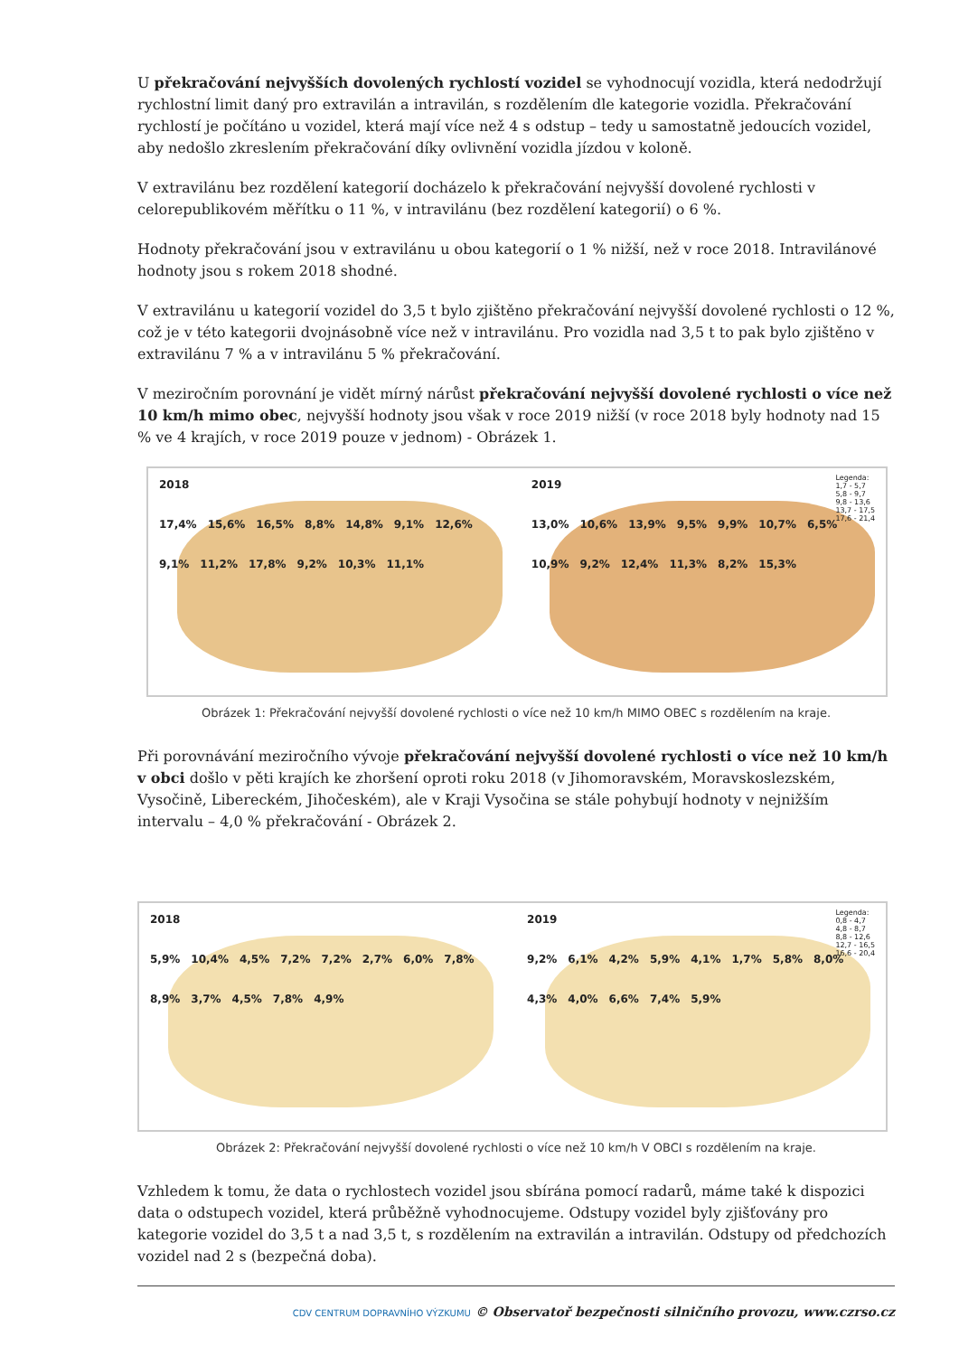U překračování nejvyšších dovolených rychlostí vozidel se vyhodnocují vozidla, která nedodržují rychlostní limit daný pro extravilán a intravilán, s rozdělením dle kategorie vozidla. Překračování rychlostí je počítáno u vozidel, která mají více než 4 s odstup – tedy u samostatně jedoucích vozidel, aby nedošlo zkreslením překračování díky ovlivnění vozidla jízdou v koloně.
V extravilánu bez rozdělení kategorií docházelo k překračování nejvyšší dovolené rychlosti v celorepublikovém měřítku o 11 %, v intravilánu (bez rozdělení kategorií) o 6 %.
Hodnoty překračování jsou v extravilánu u obou kategorií o 1 % nižší, než v roce 2018. Intravilánové hodnoty jsou s rokem 2018 shodné.
V extravilánu u kategorií vozidel do 3,5 t bylo zjištěno překračování nejvyšší dovolené rychlosti o 12 %, což je v této kategorii dvojnásobně více než v intravilánu. Pro vozidla nad 3,5 t to pak bylo zjištěno v extravilánu 7 % a v intravilánu 5 % překračování.
V meziročním porovnání je vidět mírný nárůst překračování nejvyšší dovolené rychlosti o více než 10 km/h mimo obec, nejvyšší hodnoty jsou však v roce 2019 nižší (v roce 2018 byly hodnoty nad 15 % ve 4 krajích, v roce 2019 pouze v jednom) - Obrázek 1.
2018
17,4% 15,6% 16,5% 8,8% 14,8% 9,1% 12,6% 9,1% 11,2% 17,8% 9,2% 10,3% 11,1%
Legenda:
1,7 - 5,7
5,8 - 9,7
9,8 - 13,6
13,7 - 17,5
17,6 - 21,4
2019
13,0% 10,6% 13,9% 9,5% 9,9% 10,7% 6,5% 10,9% 9,2% 12,4% 11,3% 8,2% 15,3%
Obrázek 1: Překračování nejvyšší dovolené rychlosti o více než 10 km/h MIMO OBEC s rozdělením na kraje.
Při porovnávání meziročního vývoje překračování nejvyšší dovolené rychlosti o více než 10 km/h v obci došlo v pěti krajích ke zhoršení oproti roku 2018 (v Jihomoravském, Moravskoslezském, Vysočině, Libereckém, Jihočeském), ale v Kraji Vysočina se stále pohybují hodnoty v nejnižším intervalu – 4,0 % překračování - Obrázek 2.
2018
5,9% 10,4% 4,5% 7,2% 7,2% 2,7% 6,0% 7,8% 8,9% 3,7% 4,5% 7,8% 4,9%
Legenda:
0,8 - 4,7
4,8 - 8,7
8,8 - 12,6
12,7 - 16,5
16,6 - 20,4
2019
9,2% 6,1% 4,2% 5,9% 4,1% 1,7% 5,8% 8,0% 4,3% 4,0% 6,6% 7,4% 5,9%
Obrázek 2: Překračování nejvyšší dovolené rychlosti o více než 10 km/h V OBCI s rozdělením na kraje.
Vzhledem k tomu, že data o rychlostech vozidel jsou sbírána pomocí radarů, máme také k dispozici data o odstupech vozidel, která průběžně vyhodnocujeme. Odstupy vozidel byly zjišťovány pro kategorie vozidel do 3,5 t a nad 3,5 t, s rozdělením na extravilán a intravilán. Odstupy od předchozích vozidel nad 2 s (bezpečná doba).
CDV CENTRUM DOPRAVNÍHO VÝZKUMU © Observatoř bezpečnosti silničního provozu, www.czrso.cz